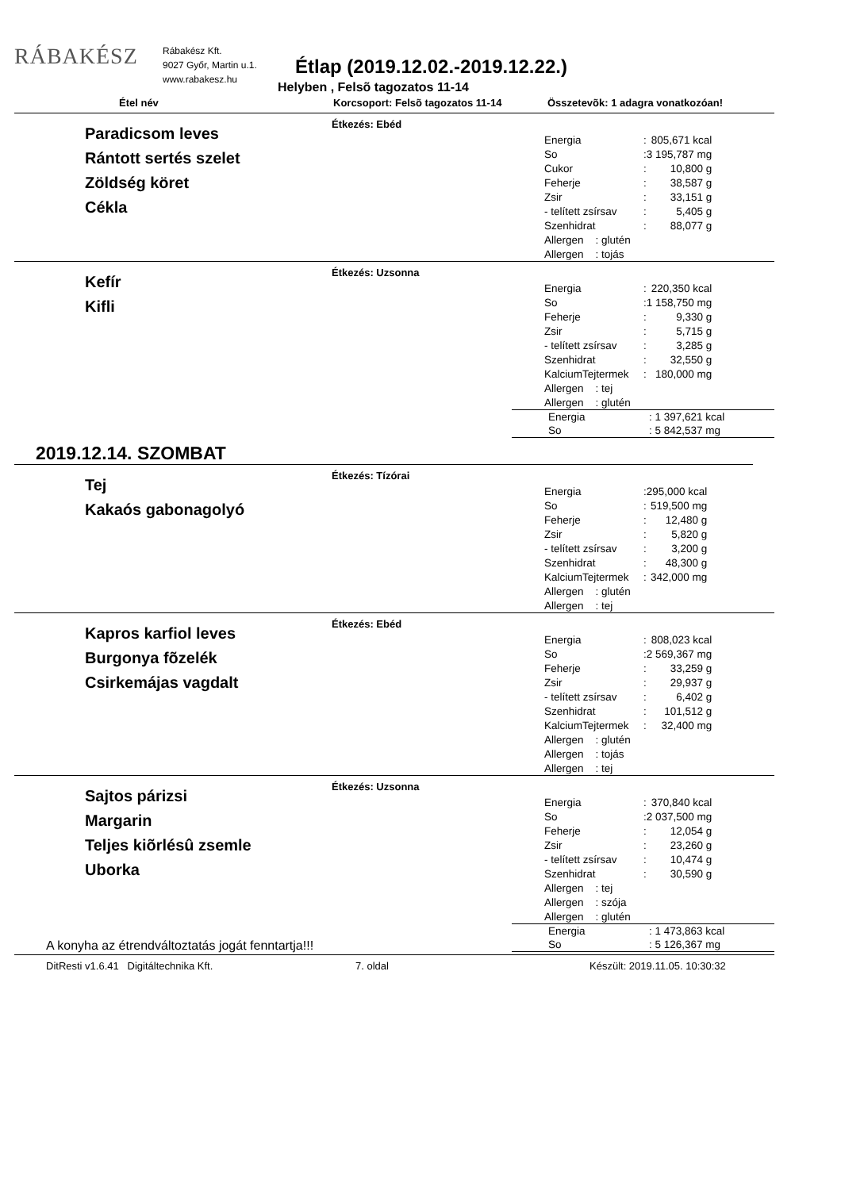RÁBAKÉSZ
Rábakész Kft.
9027 Győr, Martin u.1.
www.rabakesz.hu
Étlap (2019.12.02.-2019.12.22.)
Helyben , Felsõ tagozatos 11-14
Étel név
Korcsoport: Felsõ tagozatos 11-14
Összetevõk: 1 adagra vonatkozóan!
Paradicsom leves
Rántott sertés szelet
Zöldség köret
Cékla
Étkezés: Ebéd
| Energia | : | 805,671 kcal |
| So | : | 3 195,787 mg |
| Cukor | : | 10,800 g |
| Feherje | : | 38,587 g |
| Zsir | : | 33,151 g |
| - telített zsírsav | : | 5,405 g |
| Szenhidrat | : | 88,077 g |
| Allergen : glutén | | |
| Allergen : tojás | | |
Kefír
Kifli
Étkezés: Uzsonna
| Energia | : | 220,350 kcal |
| So | : | 1 158,750 mg |
| Feherje | : | 9,330 g |
| Zsir | : | 5,715 g |
| - telített zsírsav | : | 3,285 g |
| Szenhidrat | : | 32,550 g |
| KalciumTejtermek | : | 180,000 mg |
| Allergen : tej | | |
| Allergen : glutén | | |
| Energia | : 1 397,621 kcal |
| So | : 5 842,537 mg |
2019.12.14. SZOMBAT
Tej
Kakaós gabonagolyó
Étkezés: Tízórai
| Energia | : | 295,000 kcal |
| So | : | 519,500 mg |
| Feherje | : | 12,480 g |
| Zsir | : | 5,820 g |
| - telített zsírsav | : | 3,200 g |
| Szenhidrat | : | 48,300 g |
| KalciumTejtermek | : | 342,000 mg |
| Allergen : glutén | | |
| Allergen : tej | | |
Kapros karfiol leves
Burgonya fõzelék
Csirkemájas vagdalt
Étkezés: Ebéd
| Energia | : | 808,023 kcal |
| So | : | 2 569,367 mg |
| Feherje | : | 33,259 g |
| Zsir | : | 29,937 g |
| - telített zsírsav | : | 6,402 g |
| Szenhidrat | : | 101,512 g |
| KalciumTejtermek | : | 32,400 mg |
| Allergen : glutén | | |
| Allergen : tojás | | |
| Allergen : tej | | |
Sajtos párizsi
Margarin
Teljes kiõrlésû zsemle
Uborka
Étkezés: Uzsonna
| Energia | : | 370,840 kcal |
| So | : | 2 037,500 mg |
| Feherje | : | 12,054 g |
| Zsir | : | 23,260 g |
| - telített zsírsav | : | 10,474 g |
| Szenhidrat | : | 30,590 g |
| Allergen : tej | | |
| Allergen : szója | | |
| Allergen : glutén | | |
| Energia | : 1 473,863 kcal |
| So | : 5 126,367 mg |
A konyha az étrendváltoztatás jogát fenntartja!!!
DitResti v1.6.41 Digitáltechnika Kft. 7. oldal Készült: 2019.11.05. 10:30:32